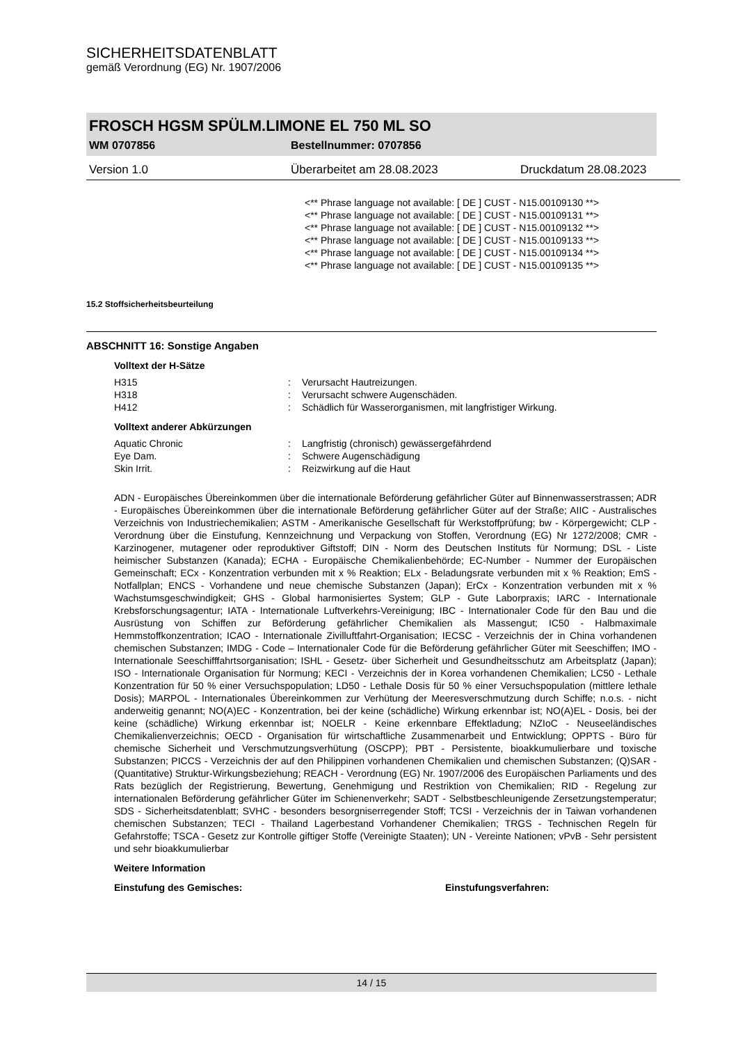SICHERHEITSDATENBLATT
gemäß Verordnung (EG) Nr. 1907/2006
FROSCH HGSM SPÜLM.LIMONE EL 750 ML SO
WM 0707856 Bestellnummer: 0707856
Version 1.0 Überarbeitet am 28.08.2023 Druckdatum 28.08.2023
<** Phrase language not available: [ DE ] CUST - N15.00109130 **>
<** Phrase language not available: [ DE ] CUST - N15.00109131 **>
<** Phrase language not available: [ DE ] CUST - N15.00109132 **>
<** Phrase language not available: [ DE ] CUST - N15.00109133 **>
<** Phrase language not available: [ DE ] CUST - N15.00109134 **>
<** Phrase language not available: [ DE ] CUST - N15.00109135 **>
15.2 Stoffsicherheitsbeurteilung
ABSCHNITT 16: Sonstige Angaben
Volltext der H-Sätze
H315: Verursacht Hautreizungen.
H318: Verursacht schwere Augenschäden.
H412: Schädlich für Wasserorganismen, mit langfristiger Wirkung.
Volltext anderer Abkürzungen
Aquatic Chronic: Langfristig (chronisch) gewässergefährdend
Eye Dam.: Schwere Augenschädigung
Skin Irrit.: Reizwirkung auf die Haut
ADN - Europäisches Übereinkommen über die internationale Beförderung gefährlicher Güter auf Binnenwasserstrassen; ADR - Europäisches Übereinkommen über die internationale Beförderung gefährlicher Güter auf der Straße; AIIC - Australisches Verzeichnis von Industriechemikalien; ASTM - Amerikanische Gesellschaft für Werkstoffprüfung; bw - Körpergewicht; CLP - Verordnung über die Einstufung, Kennzeichnung und Verpackung von Stoffen, Verordnung (EG) Nr 1272/2008; CMR - Karzinogener, mutagener oder reproduktiver Giftstoff; DIN - Norm des Deutschen Instituts für Normung; DSL - Liste heimischer Substanzen (Kanada); ECHA - Europäische Chemikalienbehörde; EC-Number - Nummer der Europäischen Gemeinschaft; ECx - Konzentration verbunden mit x % Reaktion; ELx - Beladungsrate verbunden mit x % Reaktion; EmS - Notfallplan; ENCS - Vorhandene und neue chemische Substanzen (Japan); ErCx - Konzentration verbunden mit x % Wachstumsgeschwindigkeit; GHS - Global harmonisiertes System; GLP - Gute Laborpraxis; IARC - Internationale Krebsforschungsagentur; IATA - Internationale Luftverkehrs-Vereinigung; IBC - Internationaler Code für den Bau und die Ausrüstung von Schiffen zur Beförderung gefährlicher Chemikalien als Massengut; IC50 - Halbmaximale Hemmstoffkonzentration; ICAO - Internationale Zivilluftfahrt-Organisation; IECSC - Verzeichnis der in China vorhandenen chemischen Substanzen; IMDG - Code – Internationaler Code für die Beförderung gefährlicher Güter mit Seeschiffen; IMO - Internationale Seeschifffahrtsorganisation; ISHL - Gesetz- über Sicherheit und Gesundheitsschutz am Arbeitsplatz (Japan); ISO - Internationale Organisation für Normung; KECI - Verzeichnis der in Korea vorhandenen Chemikalien; LC50 - Lethale Konzentration für 50 % einer Versuchspopulation; LD50 - Lethale Dosis für 50 % einer Versuchspopulation (mittlere lethale Dosis); MARPOL - Internationales Übereinkommen zur Verhütung der Meeresverschmutzung durch Schiffe; n.o.s. - nicht anderweitig genannt; NO(A)EC - Konzentration, bei der keine (schädliche) Wirkung erkennbar ist; NO(A)EL - Dosis, bei der keine (schädliche) Wirkung erkennbar ist; NOELR - Keine erkennbare Effektladung; NZIoC - Neuseeländisches Chemikalienverzeichnis; OECD - Organisation für wirtschaftliche Zusammenarbeit und Entwicklung; OPPTS - Büro für chemische Sicherheit und Verschmutzungsverhütung (OSCPP); PBT - Persistente, bioakkumulierbare und toxische Substanzen; PICCS - Verzeichnis der auf den Philippinen vorhandenen Chemikalien und chemischen Substanzen; (Q)SAR - (Quantitative) Struktur-Wirkungsbeziehung; REACH - Verordnung (EG) Nr. 1907/2006 des Europäischen Parliaments und des Rats bezüglich der Registrierung, Bewertung, Genehmigung und Restriktion von Chemikalien; RID - Regelung zur internationalen Beförderung gefährlicher Güter im Schienenverkehr; SADT - Selbstbeschleunigende Zersetzungstemperatur; SDS - Sicherheitsdatenblatt; SVHC - besonders besorgniserregender Stoff; TCSI - Verzeichnis der in Taiwan vorhandenen chemischen Substanzen; TECI - Thailand Lagerbestand Vorhandener Chemikalien; TRGS - Technischen Regeln für Gefahrstoffe; TSCA - Gesetz zur Kontrolle giftiger Stoffe (Vereinigte Staaten); UN - Vereinte Nationen; vPvB - Sehr persistent und sehr bioakkumulierbar
Weitere Information
Einstufung des Gemisches: Einstufungsverfahren:
14 / 15